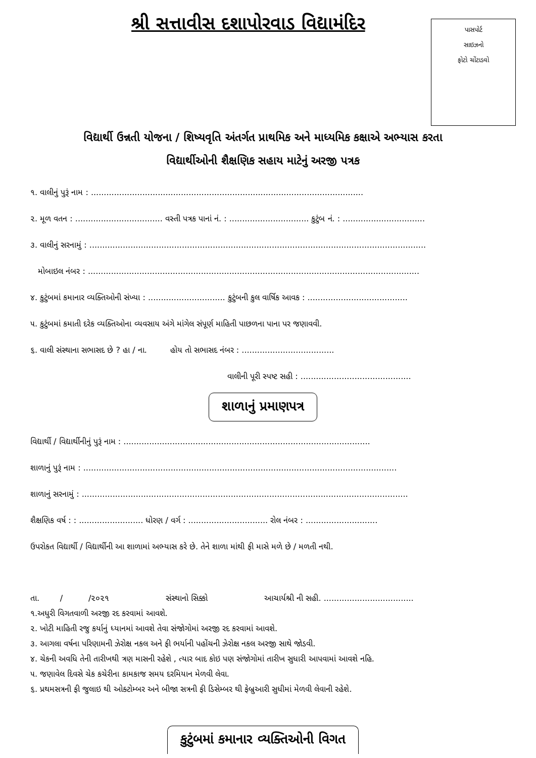શ્રી સત્તાવીસ દશાપોરવાડ વિદ્યામંદિર
પાસપોર્ટ
સાઇઝનો
ફોટો ચોંટાડવો
વિદ્યાર્થી ઉન્નતી યોજના / શિષ્યવૃતિ અંતર્ગત પ્રાથમિક અને માધ્યમિક કક્ષાએ અભ્યાસ કરતા
વિદ્યાર્થીઓની શૈક્ષણિક સહાય માટેનું અરજી પત્રક
૧. વાલીનું પુરૂં નામ : ..........................................................................................................
૨. મૂળ વતન : .................................. વસ્તી પત્રક પાનાં નં. : ............................... કુટુંબ નં. : ................................
૩. વાલીનું સરનામું : ...................................................................................................................................
મોબાઇલ નંબર : .................................................................................................................................
૪. કુટુંબમાં કમાનાર વ્યક્તિઓની સંખ્યા : .............................. કુટુંબની કુલ વાર્ષિક આવક : .......................................
૫. કુટુંબમાં કમાતી દરેક વ્યક્તિઓના વ્યવસાય અંગે માંગેલ સંપૂર્ણ માહિતી પાછળના પાના પર જણાવવી.
૬. વાલી સંસ્થાના સભાસદ છે ? હા / ના. હોય તો સભાસદ નંબર : ....................................
વાલીની પૂરી સ્પષ્ટ સહી : ...........................................
શાળાનું પ્રમાણપત્ર
વિદ્યાર્થી / વિદ્યાર્થીનીનું પુરૂં નામ : ................................................................................................
શાળાનું પુરૂં નામ : ..........................................................................................................................
શાળાનું સરનામું : ...............................................................................................................................
શૈક્ષણિક વર્ષ : : ......................... ધોરણ / વર્ગ : ............................... રોલ નંબર : ............................
ઉપરોકત વિદ્યાર્થી / વિદ્યાર્થીની આ શાળામાં અભ્યાસ કરે છે. તેને શાળા માંથી ફી માસે મળે છે / મળતી નથી.
તા. / /૨૦૨૧ સંસ્થાનો સિક્કો આચાર્યશ્રી ની સહી. ...................................
૧.અધુરી વિગતવાળી અરજી રદ કરવામાં આવશે.
૨. ખોટી માહિતી રજુ કર્યાનું ધ્યાનમાં આવશે તેવા સંજોગોમાં અરજી રદ કરવામાં આવશે.
૩. આગલા વર્ષના પરિણામની ઝેરોક્ષ નકલ અને ફી ભર્યાની પહોંચની ઝેરોક્ષ નકલ અરજી સાથે જોડવી.
૪. ચેકની અવધિ તેની તારીખથી ત્રણ માસની રહેશે , ત્યાર બાદ કોઇ પણ સંજોગોમાં તારીખ સુધારી આપવામાં આવશે નહિ.
૫. જણાવેલ દિવસે ચેક કચેરીના કામકાજ સમય દરમિયાન મેળવી લેવા.
૬. પ્રથમસત્રની ફી જુલાઇ થી ઓક્ટોમ્બર અને બીજા સત્રની ફી ડિસેમ્બર થી ફેબ્રુઆરી સુધીમાં મેળવી લેવાની રહેશે.
કુટુંબમાં કમાનાર વ્યક્તિઓની વિગત